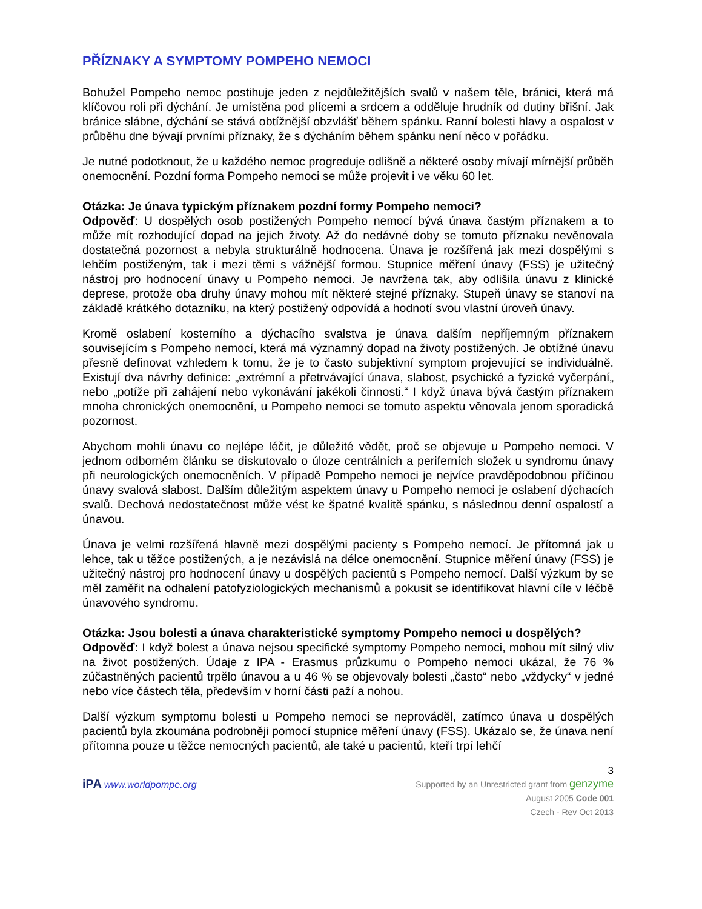PŘÍZNAKY A SYMPTOMY POMPEHO NEMOCI
Bohužel Pompeho nemoc postihuje jeden z nejdůležitějších svalů v našem těle, bránici, která má klíčovou roli při dýchání. Je umístěna pod plícemi a srdcem a odděluje hrudník od dutiny břišní. Jak bránice slábne, dýchání se stává obtížnější obzvlášť během spánku. Ranní bolesti hlavy a ospalost v průběhu dne bývají prvními příznaky, že s dýcháním během spánku není něco v pořádku.
Je nutné podotknout, že u každého nemoc progreduje odlišně a některé osoby mívají mírnější průběh onemocnění. Pozdní forma Pompeho nemoci se může projevit i ve věku 60 let.
Otázka: Je únava typickým příznakem pozdní formy Pompeho nemoci?
Odpověď: U dospělých osob postižených Pompeho nemocí bývá únava častým příznakem a to může mít rozhodující dopad na jejich životy. Až do nedávné doby se tomuto příznaku nevěnovala dostatečná pozornost a nebyla strukturálně hodnocena. Únava je rozšířená jak mezi dospělými s lehčím postiženým, tak i mezi těmi s vážnější formou. Stupnice měření únavy (FSS) je užitečný nástroj pro hodnocení únavy u Pompeho nemoci. Je navržena tak, aby odlišila únavu z klinické deprese, protože oba druhy únavy mohou mít některé stejné příznaky. Stupeň únavy se stanoví na základě krátkého dotazníku, na který postižený odpovídá a hodnotí svou vlastní úroveň únavy.
Kromě oslabení kosterního a dýchacího svalstva je únava dalším nepříjemným příznakem souvisejícím s Pompeho nemocí, která má významný dopad na životy postižených. Je obtížné únavu přesně definovat vzhledem k tomu, že je to často subjektivní symptom projevující se individuálně. Existují dva návrhy definice: „extrémní a přetrvávající únava, slabost, psychické a fyzické vyčerpání„ nebo „potíže při zahájení nebo vykonávání jakékoli činnosti.“ I když únava bývá častým příznakem mnoha chronických onemocnění, u Pompeho nemoci se tomuto aspektu věnovala jenom sporadická pozornost.
Abychom mohli únavu co nejlépe léčit, je důležité vědět, proč se objevuje u Pompeho nemoci. V jednom odborném článku se diskutovalo o úloze centrálních a periferních složek u syndromu únavy při neurologických onemocněních. V případě Pompeho nemoci je nejvíce pravděpodobnou příčinou únavy svalová slabost. Dalším důležitým aspektem únavy u Pompeho nemoci je oslabení dýchacích svalů. Dechová nedostatečnost může vést ke špatné kvalitě spánku, s následnou denní ospalostí a únavou.
Únava je velmi rozšířená hlavně mezi dospělými pacienty s Pompeho nemocí. Je přítomná jak u lehce, tak u těžce postižených, a je nezávislá na délce onemocnění. Stupnice měření únavy (FSS) je užitečný nástroj pro hodnocení únavy u dospělých pacientů s Pompeho nemocí. Další výzkum by se měl zaměřit na odhalení patofyziologických mechanismů a pokusit se identifikovat hlavní cíle v léčbě únavového syndromu.
Otázka: Jsou bolesti a únava charakteristické symptomy Pompeho nemoci u dospělých?
Odpověď: I když bolest a únava nejsou specifické symptomy Pompeho nemoci, mohou mít silný vliv na život postižených. Údaje z IPA - Erasmus průzkumu o Pompeho nemoci ukázal, že 76 % zúčastněných pacientů trpělo únavou a u 46 % se objevovaly bolesti „často“ nebo „vždycky“ v jedné nebo více částech těla, především v horní části paží a nohou.
Další výzkum symptomu bolesti u Pompeho nemoci se neprováděl, zatímco únava u dospělých pacientů byla zkoumána podrobněji pomocí stupnice měření únavy (FSS). Ukázalo se, že únava není přítomna pouze u těžce nemocných pacientů, ale také u pacientů, kteří trpí lehčí
3
iPA www.worldpompe.org
Supported by an Unrestricted grant from genzyme
August 2005 Code 001
Czech - Rev Oct 2013